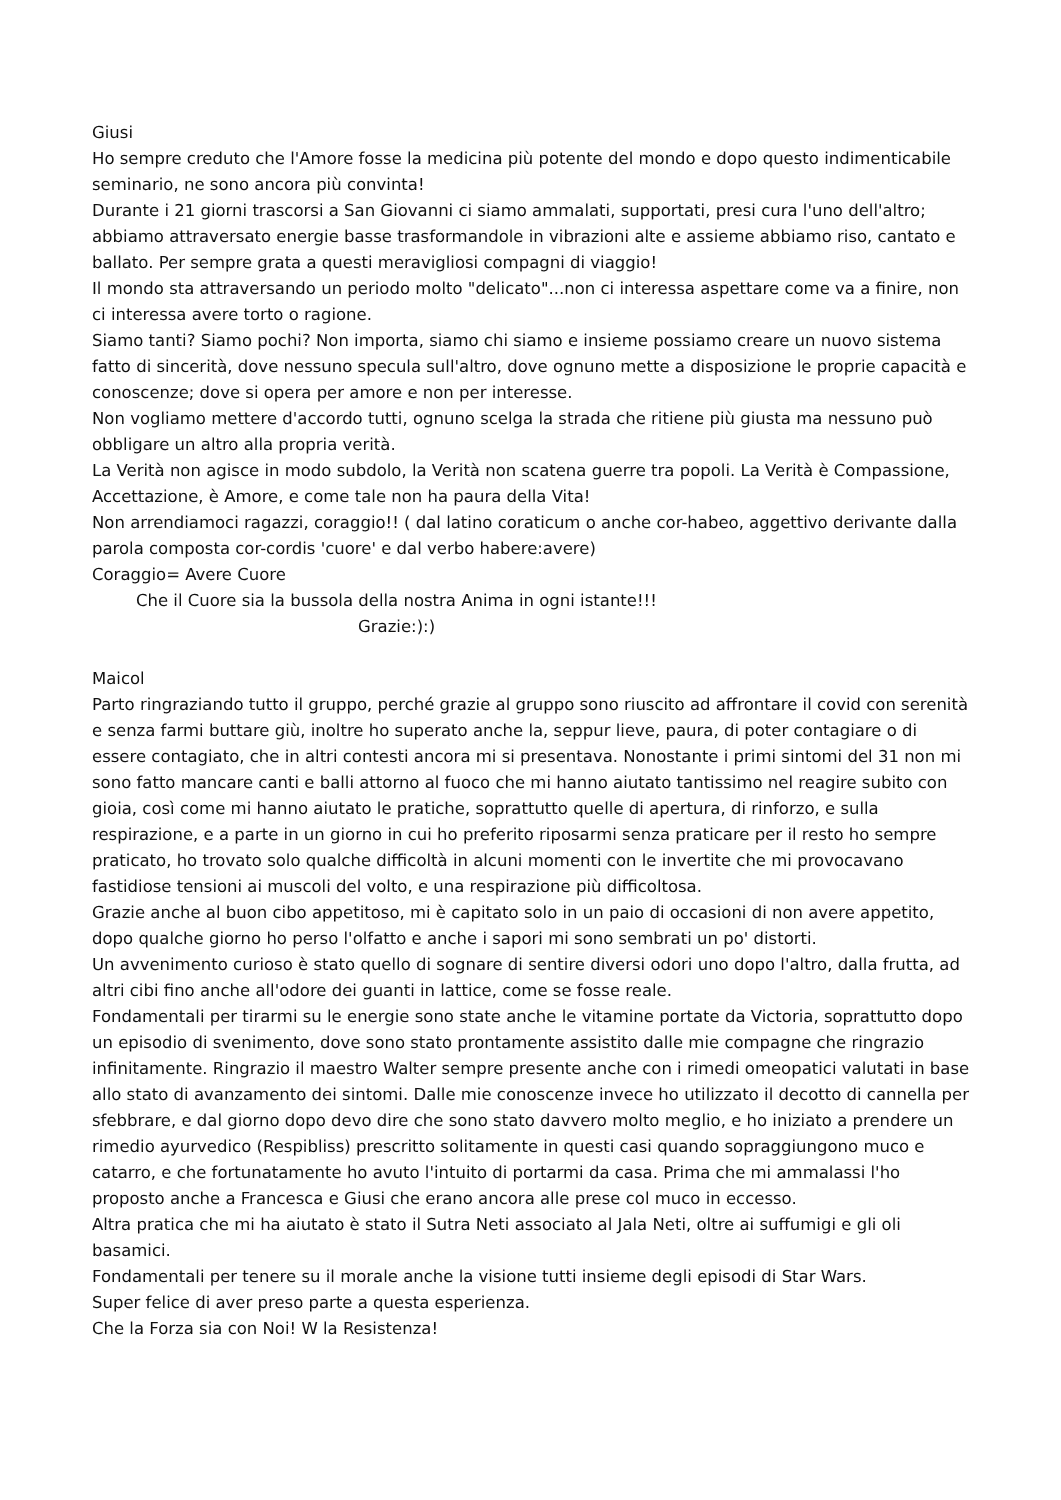Giusi
Ho sempre creduto che l'Amore fosse la medicina più potente del mondo e dopo questo indimenticabile seminario, ne sono ancora più convinta!
Durante i 21 giorni trascorsi a San Giovanni ci siamo ammalati, supportati, presi cura l'uno dell'altro; abbiamo attraversato energie basse trasformandole in vibrazioni alte e assieme abbiamo riso, cantato e ballato. Per sempre grata a questi meravigliosi compagni di viaggio!
Il mondo sta attraversando un periodo molto "delicato"...non ci interessa aspettare come va a finire, non ci interessa avere torto o ragione.
Siamo tanti? Siamo pochi? Non importa, siamo chi siamo e insieme possiamo creare un nuovo sistema fatto di sincerità, dove nessuno specula sull'altro, dove ognuno mette a disposizione le proprie capacità e conoscenze; dove si opera per amore e non per interesse.
Non vogliamo mettere d'accordo tutti, ognuno scelga la strada che ritiene più giusta ma nessuno può obbligare un altro alla propria verità.
La Verità non agisce in modo subdolo, la Verità non scatena guerre tra popoli. La Verità è Compassione, Accettazione, è Amore, e come tale non ha paura della Vita!
Non arrendiamoci ragazzi, coraggio!! ( dal latino coraticum o anche cor-habeo, aggettivo derivante dalla parola composta cor-cordis 'cuore' e dal verbo habere:avere)
Coraggio= Avere Cuore
Che il Cuore sia la bussola della nostra Anima in ogni istante!!!
Grazie:):)
Maicol
Parto ringraziando tutto il gruppo, perché grazie al gruppo sono riuscito ad affrontare il covid con serenità e senza farmi buttare giù, inoltre ho superato anche la, seppur lieve, paura, di poter contagiare o di essere contagiato, che in altri contesti ancora mi si presentava. Nonostante i primi sintomi del 31 non mi sono fatto mancare canti e balli attorno al fuoco che mi hanno aiutato tantissimo nel reagire subito con gioia, così come mi hanno aiutato le pratiche, soprattutto quelle di apertura, di rinforzo, e sulla respirazione, e a parte in un giorno in cui ho preferito riposarmi senza praticare per il resto ho sempre praticato, ho trovato solo qualche difficoltà in alcuni momenti con le invertite che mi provocavano fastidiose tensioni ai muscoli del volto, e una respirazione più difficoltosa.
Grazie anche al buon cibo appetitoso, mi è capitato solo in un paio di occasioni di non avere appetito, dopo qualche giorno ho perso l'olfatto e anche i sapori mi sono sembrati un po' distorti.
Un avvenimento curioso è stato quello di sognare di sentire diversi odori uno dopo l'altro, dalla frutta, ad altri cibi fino anche all'odore dei guanti in lattice, come se fosse reale.
Fondamentali per tirarmi su le energie sono state anche le vitamine portate da Victoria, soprattutto dopo un episodio di svenimento, dove sono stato prontamente assistito dalle mie compagne che ringrazio infinitamente. Ringrazio il maestro Walter sempre presente anche con i rimedi omeopatici valutati in base allo stato di avanzamento dei sintomi. Dalle mie conoscenze invece ho utilizzato il decotto di cannella per sfebbrare, e dal giorno dopo devo dire che sono stato davvero molto meglio, e ho iniziato a prendere un rimedio ayurvedico (Respibliss) prescritto solitamente in questi casi quando sopraggiungono muco e catarro, e che fortunatamente ho avuto l'intuito di portarmi da casa. Prima che mi ammalassi l'ho proposto anche a Francesca e Giusi che erano ancora alle prese col muco in eccesso.
Altra pratica che mi ha aiutato è stato il Sutra Neti associato al Jala Neti, oltre ai suffumigi e gli oli basamici.
Fondamentali per tenere su il morale anche la visione tutti insieme degli episodi di Star Wars.
Super felice di aver preso parte a questa esperienza.
Che la Forza sia con Noi! W la Resistenza!